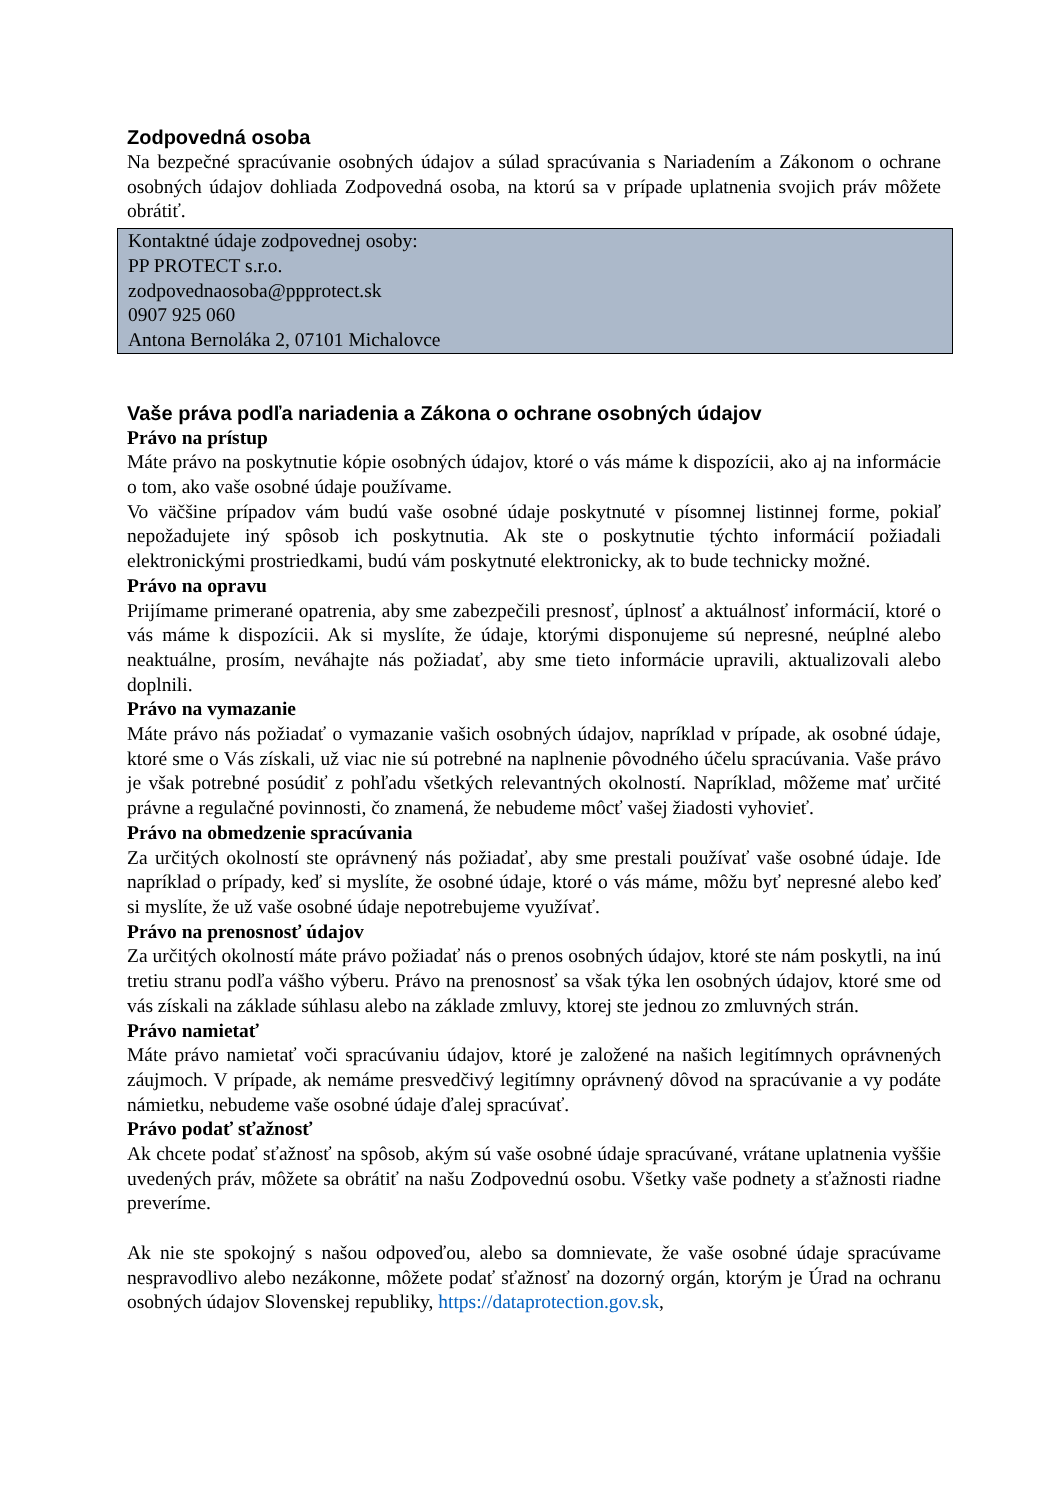Zodpovedná osoba
Na bezpečné spracúvanie osobných údajov a súlad spracúvania s Nariadením a Zákonom o ochrane osobných údajov dohliada Zodpovedná osoba, na ktorú sa v prípade uplatnenia svojich práv môžete obrátiť.
Kontaktné údaje zodpovednej osoby:
PP PROTECT s.r.o.
zodpovednaosoba@ppprotect.sk
0907 925 060
Antona Bernoláka 2, 07101 Michalovce
Vaše práva podľa nariadenia a Zákona o ochrane osobných údajov
Právo na prístup
Máte právo na poskytnutie kópie osobných údajov, ktoré o vás máme k dispozícii, ako aj na informácie o tom, ako vaše osobné údaje používame.
Vo väčšine prípadov vám budú vaše osobné údaje poskytnuté v písomnej listinnej forme, pokiaľ nepožadujete iný spôsob ich poskytnutia. Ak ste o poskytnutie týchto informácií požiadali elektronickými prostriedkami, budú vám poskytnuté elektronicky, ak to bude technicky možné.
Právo na opravu
Prijímame primerané opatrenia, aby sme zabezpečili presnosť, úplnosť a aktuálnosť informácií, ktoré o vás máme k dispozícii. Ak si myslíte, že údaje, ktorými disponujeme sú nepresné, neúplné alebo neaktuálne, prosím, neváhajte nás požiadať, aby sme tieto informácie upravili, aktualizovali alebo doplnili.
Právo na vymazanie
Máte právo nás požiadať o vymazanie vašich osobných údajov, napríklad v prípade, ak osobné údaje, ktoré sme o Vás získali, už viac nie sú potrebné na naplnenie pôvodného účelu spracúvania. Vaše právo je však potrebné posúdiť z pohľadu všetkých relevantných okolností. Napríklad, môžeme mať určité právne a regulačné povinnosti, čo znamená, že nebudeme môcť vašej žiadosti vyhovieť.
Právo na obmedzenie spracúvania
Za určitých okolností ste oprávnený nás požiadať, aby sme prestali používať vaše osobné údaje. Ide napríklad o prípady, keď si myslíte, že osobné údaje, ktoré o vás máme, môžu byť nepresné alebo keď si myslíte, že už vaše osobné údaje nepotrebujeme využívať.
Právo na prenosnosť údajov
Za určitých okolností máte právo požiadať nás o prenos osobných údajov, ktoré ste nám poskytli, na inú tretiu stranu podľa vášho výberu. Právo na prenosnosť sa však týka len osobných údajov, ktoré sme od vás získali na základe súhlasu alebo na základe zmluvy, ktorej ste jednou zo zmluvných strán.
Právo namietať
Máte právo namietať voči spracúvaniu údajov, ktoré je založené na našich legitímnych oprávnených záujmoch. V prípade, ak nemáme presvedčivý legitímny oprávnený dôvod na spracúvanie a vy podáte námietku, nebudeme vaše osobné údaje ďalej spracúvať.
Právo podať sťažnosť
Ak chcete podať sťažnosť na spôsob, akým sú vaše osobné údaje spracúvané, vrátane uplatnenia vyššie uvedených práv, môžete sa obrátiť na našu Zodpovednú osobu. Všetky vaše podnety a sťažnosti riadne preveríme.
Ak nie ste spokojný s našou odpoveďou, alebo sa domnievate, že vaše osobné údaje spracúvame nespravodlivo alebo nezákonne, môžete podať sťažnosť na dozorný orgán, ktorým je Úrad na ochranu osobných údajov Slovenskej republiky, https://dataprotection.gov.sk,